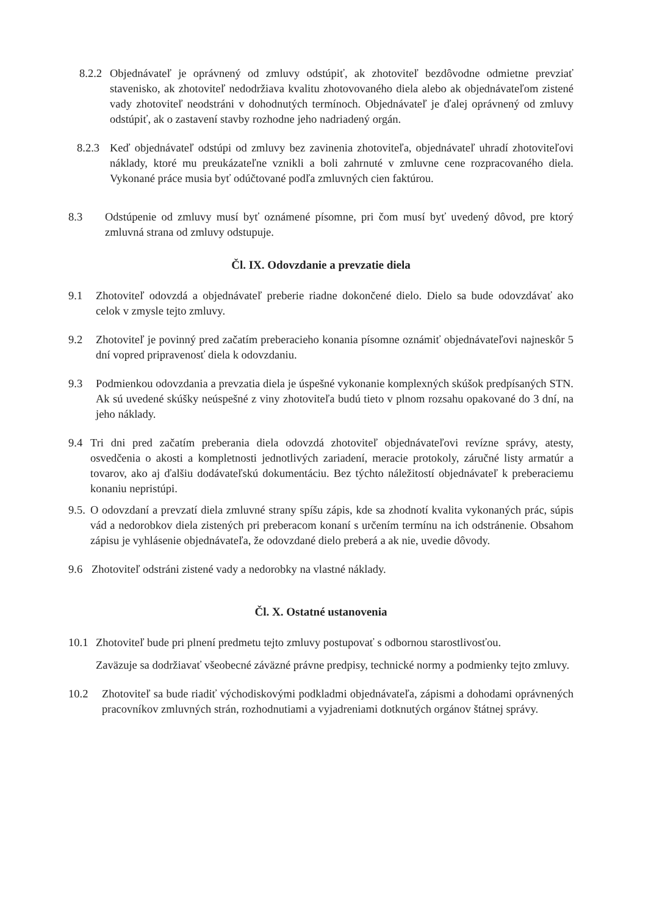8.2.2 Objednávateľ je oprávnený od zmluvy odstúpiť, ak zhotoviteľ bezdôvodne odmietne prevziať stavenisko, ak zhotoviteľ nedodržiava kvalitu zhotovovaného diela alebo ak objednávateľom zistené vady zhotoviteľ neodstráni v dohodnutých termínoch. Objednávateľ je ďalej oprávnený od zmluvy odstúpiť, ak o zastavení stavby rozhodne jeho nadriadený orgán.
8.2.3 Keď objednávateľ odstúpi od zmluvy bez zavinenia zhotoviteľa, objednávateľ uhradí zhotoviteľovi náklady, ktoré mu preukázateľne vznikli a boli zahrnuté v zmluvne cene rozpracovaného diela. Vykonané práce musia byť odúčtované podľa zmluvných cien faktúrou.
8.3 Odstúpenie od zmluvy musí byť oznámené písomne, pri čom musí byť uvedený dôvod, pre ktorý zmluvná strana od zmluvy odstupuje.
Čl. IX. Odovzdanie a prevzatie diela
9.1 Zhotoviteľ odovzdá a objednávateľ preberie riadne dokončené dielo. Dielo sa bude odovzdávať ako celok v zmysle tejto zmluvy.
9.2 Zhotoviteľ je povinný pred začatím preberacieho konania písomne oznámiť objednávateľovi najneskôr 5 dní vopred pripravenosť diela k odovzdaniu.
9.3 Podmienkou odovzdania a prevzatia diela je úspešné vykonanie komplexných skúšok predpísaných STN. Ak sú uvedené skúšky neúspešné z viny zhotoviteľa budú tieto v plnom rozsahu opakované do 3 dní, na jeho náklady.
9.4 Tri dni pred začatím preberania diela odovzdá zhotoviteľ objednávateľovi revízne správy, atesty, osvedčenia o akosti a kompletnosti jednotlivých zariadení, meracie protokoly, záručné listy armatúr a tovarov, ako aj ďalšiu dodávateľskú dokumentáciu. Bez týchto náležitostí objednávateľ k preberaciemu konaniu nepristúpi.
9.5. O odovzdaní a prevzatí diela zmluvné strany spíšu zápis, kde sa zhodnotí kvalita vykonaných prác, súpis vád a nedorobkov diela zistených pri preberacom konaní s určením termínu na ich odstránenie. Obsahom zápisu je vyhlásenie objednávateľa, že odovzdané dielo preberá a ak nie, uvedie dôvody.
9.6 Zhotoviteľ odstráni zistené vady a nedorobky na vlastné náklady.
Čl. X. Ostatné ustanovenia
10.1 Zhotoviteľ bude pri plnení predmetu tejto zmluvy postupovať s odbornou starostlivosťou.
Zaväzuje sa dodržiavať všeobecné záväzné právne predpisy, technické normy a podmienky tejto zmluvy.
10.2 Zhotoviteľ sa bude riadiť východiskovými podkladmi objednávateľa, zápismi a dohodami oprávnených pracovníkov zmluvných strán, rozhodnutiami a vyjadreniami dotknutých orgánov štátnej správy.